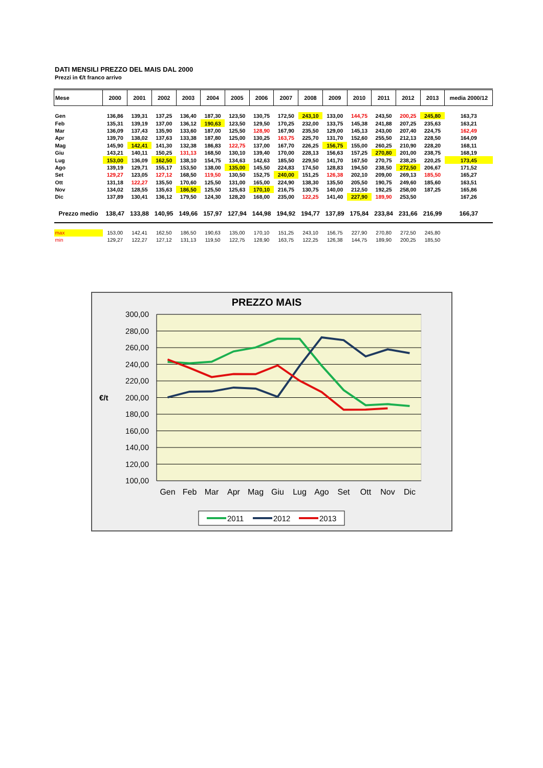DATI MENSILI PREZZO DEL MAIS DAL 2000
Prezzi in €/t franco arrivo
| Mese | 2000 | 2001 | 2002 | 2003 | 2004 | 2005 | 2006 | 2007 | 2008 | 2009 | 2010 | 2011 | 2012 | 2013 | media 2000/12 |
| --- | --- | --- | --- | --- | --- | --- | --- | --- | --- | --- | --- | --- | --- | --- | --- |
| Gen | 136,86 | 139,31 | 137,25 | 136,40 | 187,30 | 123,50 | 130,75 | 172,50 | 243,10 | 133,00 | 144,75 | 243,50 | 200,25 | 245,80 | 163,73 |
| Feb | 135,31 | 139,19 | 137,00 | 136,12 | 190,63 | 123,50 | 129,50 | 170,25 | 232,00 | 133,75 | 145,38 | 241,88 | 207,25 | 235,63 | 163,21 |
| Mar | 136,09 | 137,43 | 135,90 | 133,60 | 187,00 | 125,50 | 128,90 | 167,90 | 235,50 | 129,00 | 145,13 | 243,00 | 207,40 | 224,75 | 162,49 |
| Apr | 139,70 | 138,02 | 137,63 | 133,38 | 187,80 | 125,00 | 130,25 | 163,75 | 225,70 | 131,70 | 152,60 | 255,50 | 212,13 | 228,50 | 164,09 |
| Mag | 145,90 | 142,41 | 141,30 | 132,38 | 186,83 | 122,75 | 137,00 | 167,70 | 226,25 | 156,75 | 155,00 | 260,25 | 210,90 | 228,20 | 168,11 |
| Giu | 143,21 | 140,11 | 150,25 | 131,13 | 168,50 | 130,10 | 139,40 | 170,00 | 228,13 | 156,63 | 157,25 | 270,80 | 201,00 | 238,75 | 168,19 |
| Lug | 153,00 | 136,09 | 162,50 | 138,10 | 154,75 | 134,63 | 142,63 | 185,50 | 229,50 | 141,70 | 167,50 | 270,75 | 238,25 | 220,25 | 173,45 |
| Ago | 139,19 | 129,71 | 155,17 | 153,50 | 138,00 | 135,00 | 145,50 | 224,83 | 174,50 | 128,83 | 194,50 | 238,50 | 272,50 | 206,67 | 171,52 |
| Set | 129,27 | 123,05 | 127,12 | 168,50 | 119,50 | 130,50 | 152,75 | 240,00 | 151,25 | 126,38 | 202,10 | 209,00 | 269,13 | 185,50 | 165,27 |
| Ott | 131,18 | 122,27 | 135,50 | 170,60 | 125,50 | 131,00 | 165,00 | 224,90 | 138,30 | 135,50 | 205,50 | 190,75 | 249,60 | 185,60 | 163,51 |
| Nov | 134,02 | 128,55 | 135,63 | 186,50 | 125,50 | 125,63 | 170,10 | 216,75 | 130,75 | 140,00 | 212,50 | 192,25 | 258,00 | 187,25 | 165,86 |
| Dic | 137,89 | 130,41 | 136,12 | 179,50 | 124,30 | 128,20 | 168,00 | 235,00 | 122,25 | 141,40 | 227,90 | 189,90 | 253,50 | | 167,26 |
| Prezzo medio | 138,47 | 133,88 | 140,95 | 149,66 | 157,97 | 127,94 | 144,98 | 194,92 | 194,77 | 137,89 | 175,84 | 233,84 | 231,66 | 216,99 | 166,37 |
| max | 153,00 | 142,41 | 162,50 | 186,50 | 190,63 | 135,00 | 170,10 | 151,25 | 243,10 | 156,75 | 227,90 | 270,80 | 272,50 | 245,80 | |
| min | 129,27 | 122,27 | 127,12 | 131,13 | 119,50 | 122,75 | 128,90 | 163,75 | 122,25 | 126,38 | 144,75 | 189,90 | 200,25 | 185,50 | |
PREZZO MAIS
300,00
280,00
260,00
240,00
220,00
200,00
180,00
160,00
140,00
120,00
100,00
€/t
Gen
Feb
Mar
Apr
Mag
Giu
Lug
Ago
Set
Ott
Nov
Dic
2011
2012
2013